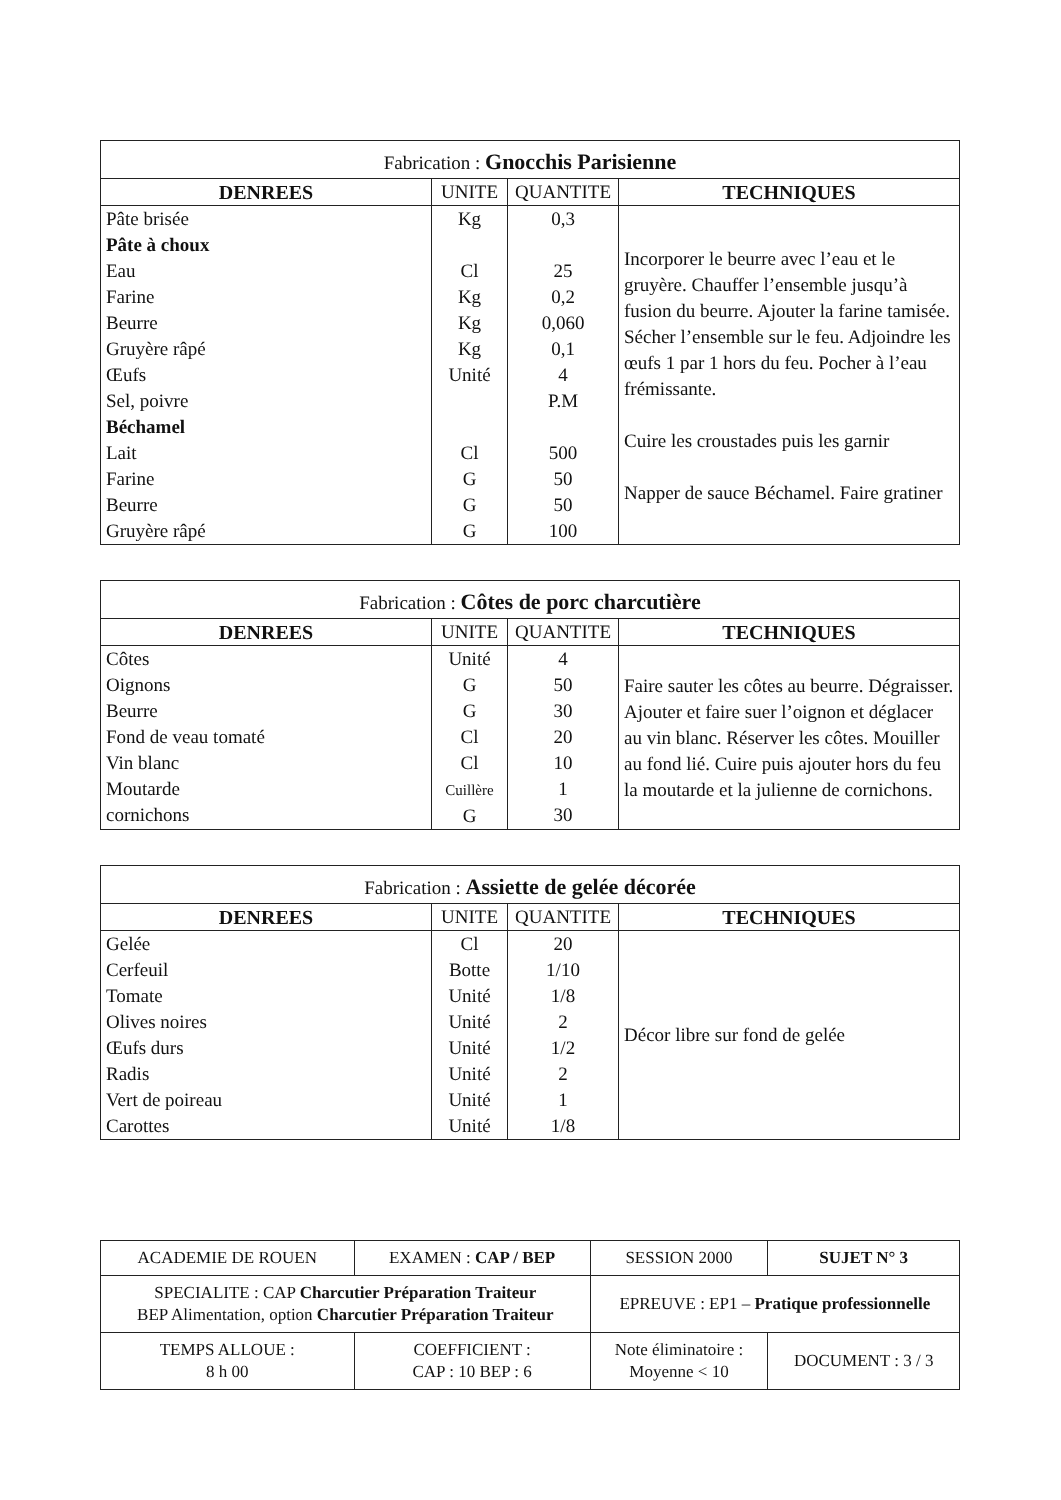| Fabrication : Gnocchis Parisienne | | | |
| DENREES | UNITE | QUANTITE | TECHNIQUES |
| Pâte brisée Pâte à choux Eau Farine Beurre Gruyère râpé Œufs Sel, poivre Béchamel Lait Farine Beurre Gruyère râpé | Kg Cl Kg Kg Kg Unité Cl G G G | 0,3 25 0,2 0,060 0,1 4 P.M 500 50 50 100 | Incorporer le beurre avec l’eau et le gruyère. Chauffer l’ensemble jusqu’à fusion du beurre. Ajouter la farine tamisée. Sécher l’ensemble sur le feu. Adjoindre les œufs 1 par 1 hors du feu. Pocher à l’eau frémissante. Cuire les croustades puis les garnir Napper de sauce Béchamel. Faire gratiner |
| Fabrication : Côtes de porc charcutière | | | |
| DENREES | UNITE | QUANTITE | TECHNIQUES |
| Côtes Oignons Beurre Fond de veau tomaté Vin blanc Moutarde cornichons | Unité G G Cl Cl Cuillère G | 4 50 30 20 10 1 30 | Faire sauter les côtes au beurre. Dégraisser. Ajouter et faire suer l’oignon et déglacer au vin blanc. Réserver les côtes. Mouiller au fond lié. Cuire puis ajouter hors du feu la moutarde et la julienne de cornichons. |
| Fabrication : Assiette de gelée décorée | | | |
| DENREES | UNITE | QUANTITE | TECHNIQUES |
| Gelée Cerfeuil Tomate Olives noires Œufs durs Radis Vert de poireau Carottes | Cl Botte Unité Unité Unité Unité Unité Unité | 20 1/10 1/8 2 1/2 2 1 1/8 | Décor libre sur fond de gelée |
| ACADEMIE DE ROUEN | EXAMEN : CAP / BEP | SESSION 2000 | SUJET N° 3 |
| SPECIALITE : CAP Charcutier Préparation Traiteur BEP Alimentation, option Charcutier Préparation Traiteur | | EPREUVE : EP1 – Pratique professionnelle | |
| TEMPS ALLOUE : 8 h 00 | COEFFICIENT : CAP : 10 BEP : 6 | Note éliminatoire : Moyenne < 10 | DOCUMENT : 3 / 3 |